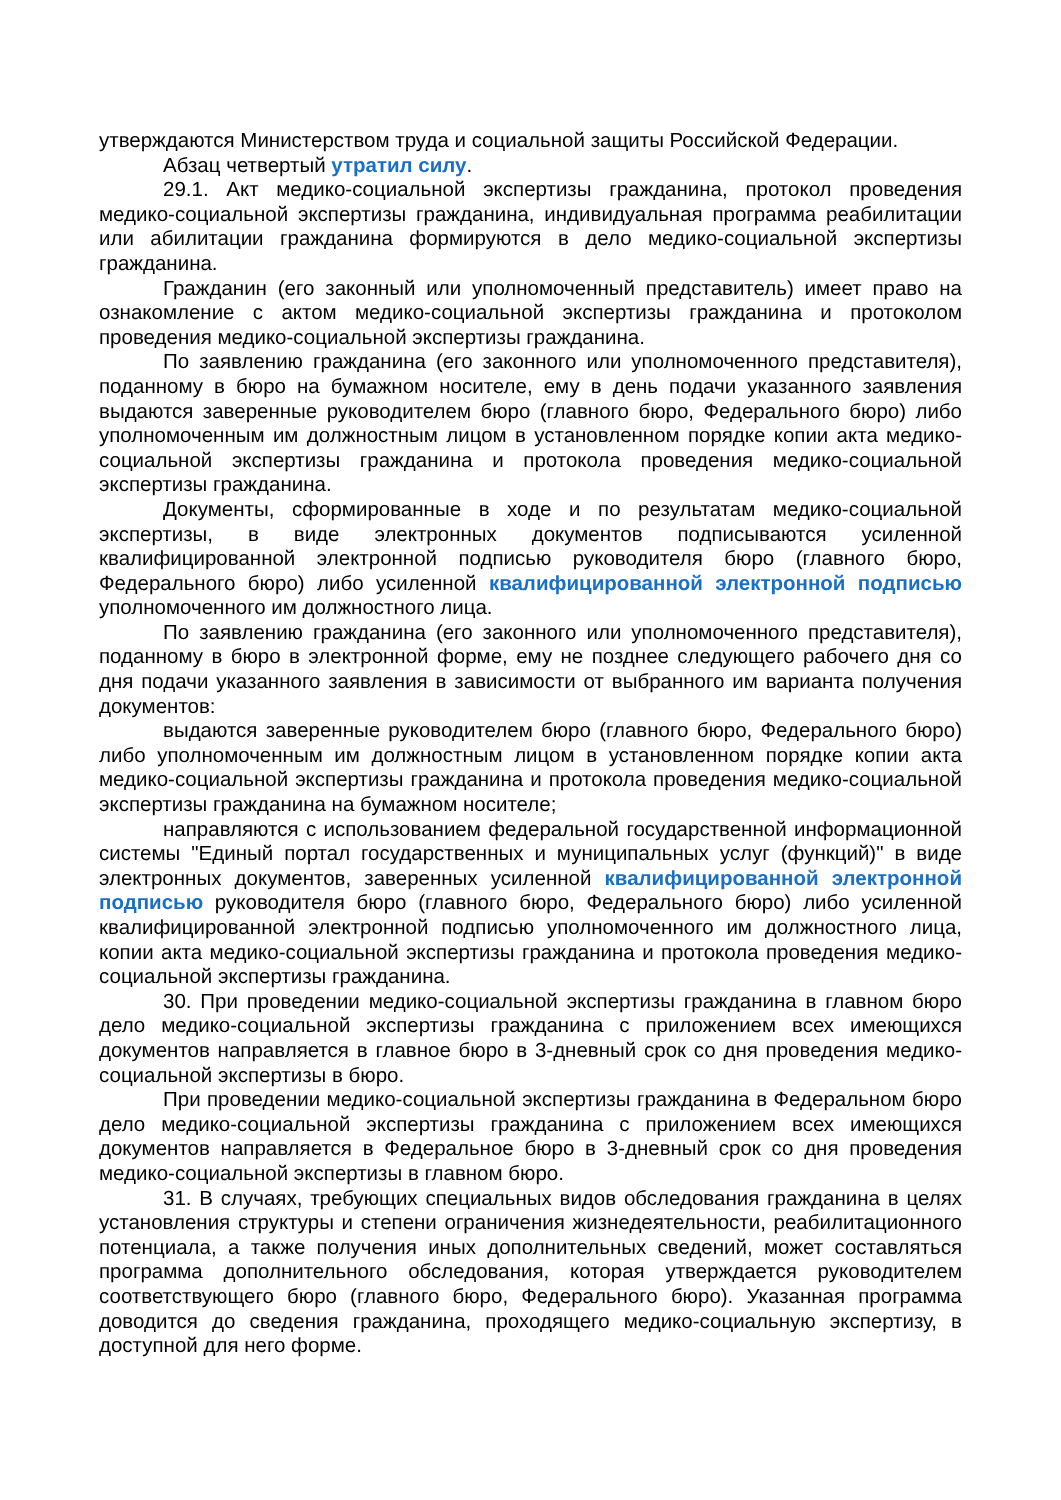утверждаются Министерством труда и социальной защиты Российской Федерации.
Абзац четвертый утратил силу.
29.1. Акт медико-социальной экспертизы гражданина, протокол проведения медико-социальной экспертизы гражданина, индивидуальная программа реабилитации или абилитации гражданина формируются в дело медико-социальной экспертизы гражданина.
Гражданин (его законный или уполномоченный представитель) имеет право на ознакомление с актом медико-социальной экспертизы гражданина и протоколом проведения медико-социальной экспертизы гражданина.
По заявлению гражданина (его законного или уполномоченного представителя), поданному в бюро на бумажном носителе, ему в день подачи указанного заявления выдаются заверенные руководителем бюро (главного бюро, Федерального бюро) либо уполномоченным им должностным лицом в установленном порядке копии акта медико-социальной экспертизы гражданина и протокола проведения медико-социальной экспертизы гражданина.
Документы, сформированные в ходе и по результатам медико-социальной экспертизы, в виде электронных документов подписываются усиленной квалифицированной электронной подписью руководителя бюро (главного бюро, Федерального бюро) либо усиленной квалифицированной электронной подписью уполномоченного им должностного лица.
По заявлению гражданина (его законного или уполномоченного представителя), поданному в бюро в электронной форме, ему не позднее следующего рабочего дня со дня подачи указанного заявления в зависимости от выбранного им варианта получения документов:
выдаются заверенные руководителем бюро (главного бюро, Федерального бюро) либо уполномоченным им должностным лицом в установленном порядке копии акта медико-социальной экспертизы гражданина и протокола проведения медико-социальной экспертизы гражданина на бумажном носителе;
направляются с использованием федеральной государственной информационной системы "Единый портал государственных и муниципальных услуг (функций)" в виде электронных документов, заверенных усиленной квалифицированной электронной подписью руководителя бюро (главного бюро, Федерального бюро) либо усиленной квалифицированной электронной подписью уполномоченного им должностного лица, копии акта медико-социальной экспертизы гражданина и протокола проведения медико-социальной экспертизы гражданина.
30. При проведении медико-социальной экспертизы гражданина в главном бюро дело медико-социальной экспертизы гражданина с приложением всех имеющихся документов направляется в главное бюро в 3-дневный срок со дня проведения медико-социальной экспертизы в бюро.
При проведении медико-социальной экспертизы гражданина в Федеральном бюро дело медико-социальной экспертизы гражданина с приложением всех имеющихся документов направляется в Федеральное бюро в 3-дневный срок со дня проведения медико-социальной экспертизы в главном бюро.
31. В случаях, требующих специальных видов обследования гражданина в целях установления структуры и степени ограничения жизнедеятельности, реабилитационного потенциала, а также получения иных дополнительных сведений, может составляться программа дополнительного обследования, которая утверждается руководителем соответствующего бюро (главного бюро, Федерального бюро). Указанная программа доводится до сведения гражданина, проходящего медико-социальную экспертизу, в доступной для него форме.